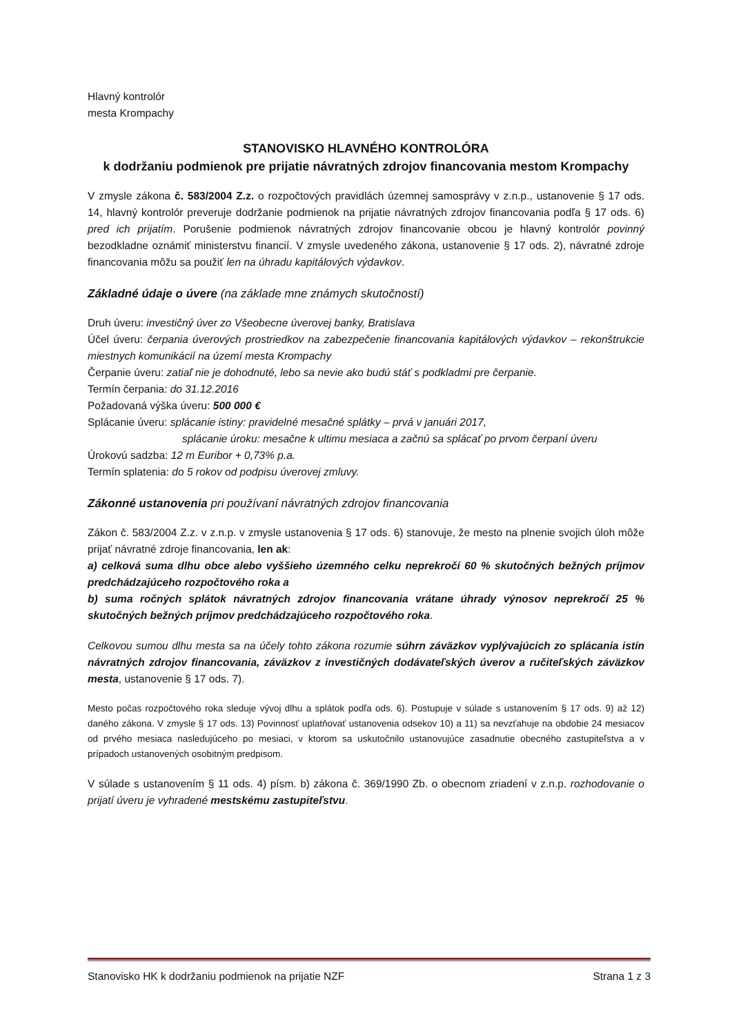Hlavný kontrolór
mesta Krompachy
STANOVISKO HLAVNÉHO KONTROLÓRA
k dodržaniu podmienok pre prijatie návratných zdrojov financovania mestom Krompachy
V zmysle zákona č. 583/2004 Z.z. o rozpočtových pravidlách územnej samosprávy v z.n.p., ustanovenie § 17 ods. 14, hlavný kontrolór preveruje dodržanie podmienok na prijatie návratných zdrojov financovania podľa § 17 ods. 6) pred ich prijatím. Porušenie podmienok návratných zdrojov financovanie obcou je hlavný kontrolór povinný bezodkladne oznámiť ministerstvu financií. V zmysle uvedeného zákona, ustanovenie § 17 ods. 2), návratné zdroje financovania môžu sa použiť len na úhradu kapitálových výdavkov.
Základné údaje o úvere (na základe mne známych skutočností)
Druh úveru: investičný úver zo Všeobecne úverovej banky, Bratislava
Účel úveru: čerpania úverových prostriedkov na zabezpečenie financovania kapitálových výdavkov – rekonštrukcie miestnych komunikácií na území mesta Krompachy
Čerpanie úveru: zatiaľ nie je dohodnuté, lebo sa nevie ako budú stáť s podkladmi pre čerpanie.
Termín čerpania: do 31.12.2016
Požadovaná výška úveru: 500 000 €
Splácanie úveru: splácanie istiny: pravidelné mesačné splátky – prvá v januári 2017,
splácanie úroku: mesačne k ultimu mesiaca a začnú sa splácať po prvom čerpaní úveru
Úrokovú sadzba: 12 m Euribor + 0,73% p.a.
Termín splatenia: do 5 rokov od podpisu úverovej zmluvy.
Zákonné ustanovenia pri používaní návratných zdrojov financovania
Zákon č. 583/2004 Z.z. v z.n.p. v zmysle ustanovenia § 17 ods. 6) stanovuje, že mesto na plnenie svojich úloh môže prijať návratné zdroje financovania, len ak:
a) celková suma dlhu obce alebo vyššieho územného celku neprekročí 60 % skutočných bežných príjmov predchádzajúceho rozpočtového roka a
b) suma ročných splátok návratných zdrojov financovania vrátane úhrady výnosov neprekročí 25 % skutočných bežných príjmov predchádzajúceho rozpočtového roka.
Celkovou sumou dlhu mesta sa na účely tohto zákona rozumie súhrn záväzkov vyplývajúcich zo splácania istín návratných zdrojov financovania, záväzkov z investičných dodávateľských úverov a ručiteľských záväzkov mesta, ustanovenie § 17 ods. 7).
Mesto počas rozpočtového roka sleduje vývoj dlhu a splátok podľa ods. 6). Postupuje v súlade s ustanovením § 17 ods. 9) až 12) daného zákona. V zmysle § 17 ods. 13) Povinnosť uplatňovať ustanovenia odsekov 10) a 11) sa nevzťahuje na obdobie 24 mesiacov od prvého mesiaca nasledujúceho po mesiaci, v ktorom sa uskutočnilo ustanovujúce zasadnutie obecného zastupiteľstva a v prípadoch ustanovených osobitným predpisom.
V súlade s ustanovením § 11 ods. 4) písm. b) zákona č. 369/1990 Zb. o obecnom zriadení v z.n.p. rozhodovanie o prijatí úveru je vyhradené mestskému zastupiteľstvu.
Stanovisko HK k dodržaniu podmienok na prijatie NZF Strana 1 z 3